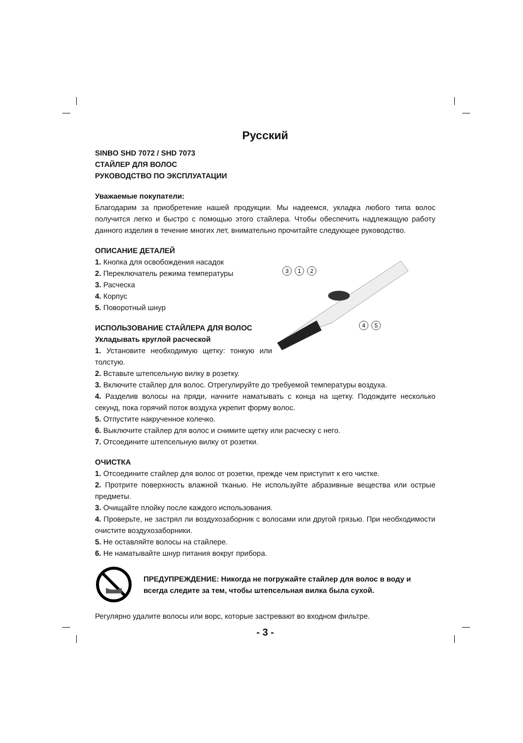Русский
SINBO SHD 7072 / SHD 7073
СТАЙЛЕР ДЛЯ ВОЛОС
РУКОВОДСТВО ПО ЭКСПЛУАТАЦИИ
Уважаемые покупатели:
Благодарим за приобретение нашей продукции. Мы надеемся, укладка любого типа волос получится легко и быстро с помощью этого стайлера. Чтобы обеспечить надлежащую работу данного изделия в течение многих лет, внимательно прочитайте следующее руководство.
ОПИСАНИЕ ДЕТАЛЕЙ
3
1
2
4
5
1. Кнопка для освобождения насадок
2. Переключатель режима температуры
3. Расческа
4. Корпус
5. Поворотный шнур
ИСПОЛЬЗОВАНИЕ СТАЙЛЕРА ДЛЯ ВОЛОС
Укладывать круглой расческой
1. Установите необходимую щетку: тонкую или толстую.
2. Вставьте штепсельную вилку в розетку.
3. Включите стайлер для волос. Отрегулируйте до требуемой температуры воздуха.
4. Разделив волосы на пряди, начните наматывать с конца на щетку. Подождите несколько секунд, пока горячий поток воздуха укрепит форму волос.
5. Отпустите накрученное колечко.
6. Выключите стайлер для волос и снимите щетку или расческу с него.
7. Отсоедините штепсельную вилку от розетки.
ОЧИСТКА
1. Отсоедините стайлер для волос от розетки, прежде чем приступит к его чистке.
2. Протрите поверхность влажной тканью. Не используйте абразивные вещества или острые предметы.
3. Очищайте плойку после каждого использования.
4. Проверьте, не застрял ли воздухозаборник с волосами или другой грязью. При необходимости очистите воздухозаборники.
5. Не оставляйте волосы на стайлере.
6. Не наматывайте шнур питания вокруг прибора.
ПРЕДУПРЕЖДЕНИЕ: Никогда не погружайте стайлер для волос в воду и всегда следите за тем, чтобы штепсельная вилка была сухой.
Регулярно удалите волосы или ворс, которые застревают во входном фильтре.
- 3 -